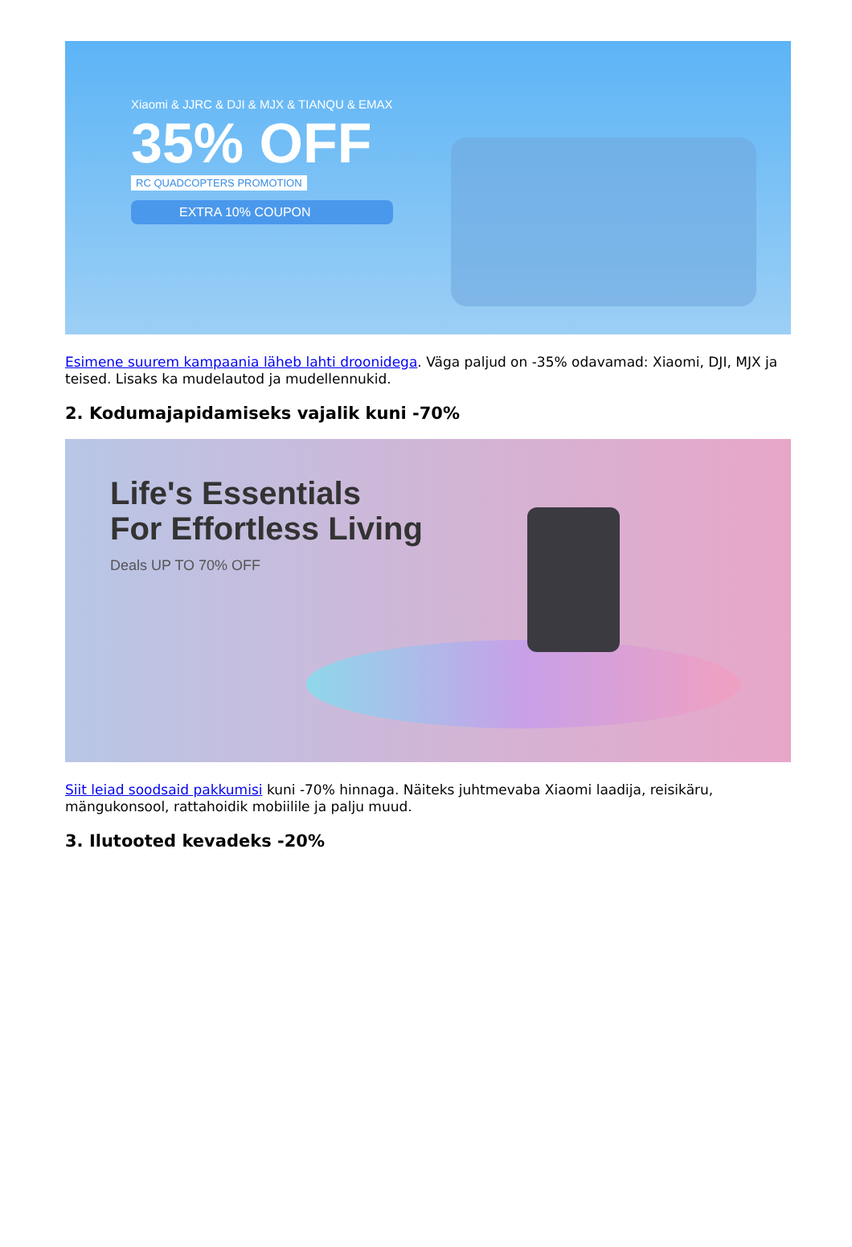Xiaomi & JJRC & DJI & MJX & TIANQU & EMAX
35% OFF
RC QUADCOPTERS PROMOTION
EXTRA 10% COUPON
Esimene suurem kampaania läheb lahti droonidega. Väga paljud on -35% odavamad: Xiaomi, DJI, MJX ja teised. Lisaks ka mudelautod ja mudellennukid.
2. Kodumajapidamiseks vajalik kuni -70%
Life's Essentials
For Effortless Living
Deals UP TO 70% OFF
Siit leiad soodsaid pakkumisi kuni -70% hinnaga. Näiteks juhtmevaba Xiaomi laadija, reisikäru, mängukonsool, rattahoidik mobiilile ja palju muud.
3. Ilutooted kevadeks -20%